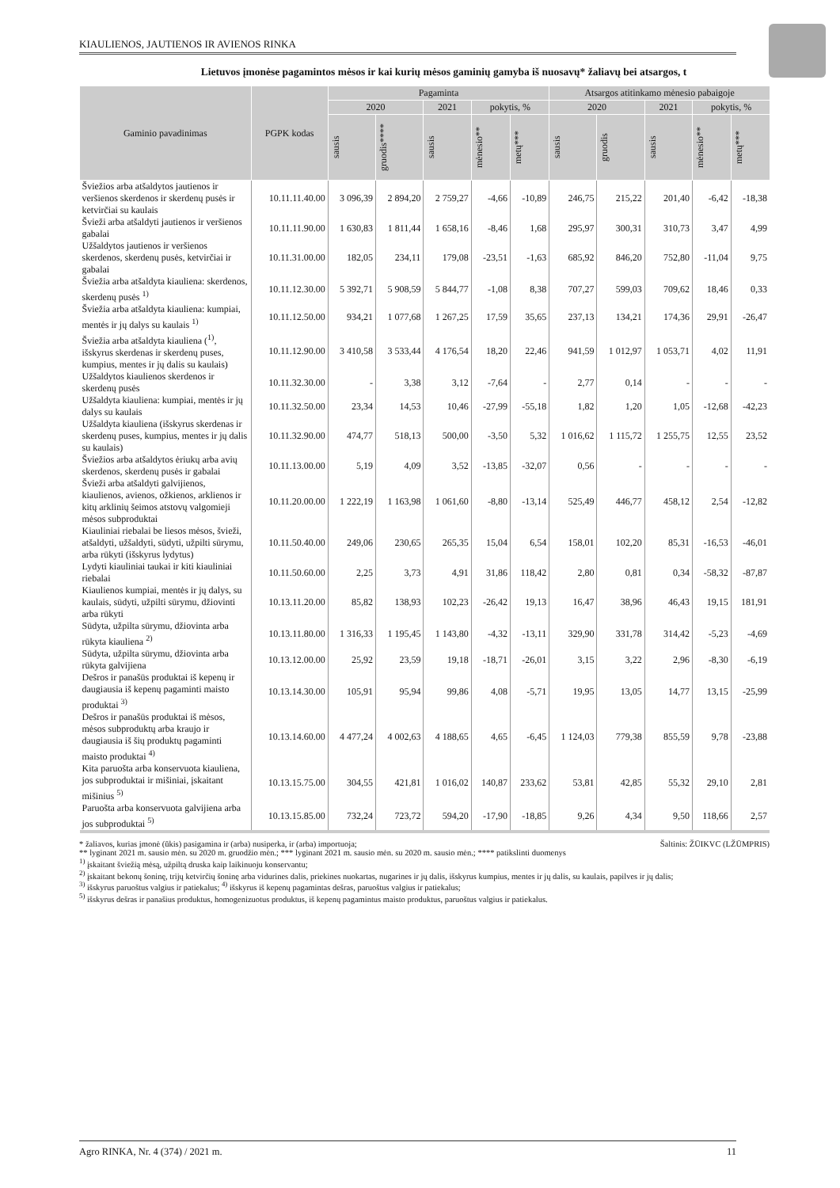KIAULIENOS, JAUTIENOS IR AVIENOS RINKA
Lietuvos įmonėse pagamintos mėsos ir kai kurių mėsos gaminių gamyba iš nuosavų* žaliavų bei atsargos, t
| Gaminio pavadinimas | PGPK kodas | Pagaminta | | | | | Atsargos atitinkamo mėnesio pabaigoje | | | | |
| --- | --- | --- | --- | --- | --- | --- | --- | --- | --- | --- | --- |
| | | 2020 | | 2021 | pokytis, % | | 2020 | | 2021 | pokytis, % | |
| | | sausis | gruodis**** | sausis | mėnesio** | metų*** | sausis | gruodis | sausis | mėnesio** | metų*** |
| Šviežios arba atšaldytos jautienos ir veršienos skerdenos ir skerdenų pusės ir ketvirčiai su kaulais | 10.11.11.40.00 | 3 096,39 | 2 894,20 | 2 759,27 | -4,66 | -10,89 | 246,75 | 215,22 | 201,40 | -6,42 | -18,38 |
| Švieži arba atšaldyti jautienos ir veršienos gabalai | 10.11.11.90.00 | 1 630,83 | 1 811,44 | 1 658,16 | -8,46 | 1,68 | 295,97 | 300,31 | 310,73 | 3,47 | 4,99 |
| Užšaldytos jautienos ir veršienos skerdenos, skerdenų pusės, ketvirčiai ir gabalai | 10.11.31.00.00 | 182,05 | 234,11 | 179,08 | -23,51 | -1,63 | 685,92 | 846,20 | 752,80 | -11,04 | 9,75 |
| Šviežia arba atšaldyta kiauliena: skerdenos, skerdenų pusės <sup>1)</sup> | 10.11.12.30.00 | 5 392,71 | 5 908,59 | 5 844,77 | -1,08 | 8,38 | 707,27 | 599,03 | 709,62 | 18,46 | 0,33 |
| Šviežia arba atšaldyta kiauliena: kumpiai, mentės ir jų dalys su kaulais <sup>1)</sup> | 10.11.12.50.00 | 934,21 | 1 077,68 | 1 267,25 | 17,59 | 35,65 | 237,13 | 134,21 | 174,36 | 29,91 | -26,47 |
| Šviežia arba atšaldyta kiauliena (<sup>1)</sup>, išskyrus skerdenas ir skerdenų puses, kumpius, mentes ir jų dalis su kaulais) | 10.11.12.90.00 | 3 410,58 | 3 533,44 | 4 176,54 | 18,20 | 22,46 | 941,59 | 1 012,97 | 1 053,71 | 4,02 | 11,91 |
| Užšaldytos kiaulienos skerdenos ir skerdenų pusės | 10.11.32.30.00 | - | 3,38 | 3,12 | -7,64 | - | 2,77 | 0,14 | - | - | - |
| Užšaldyta kiauliena: kumpiai, mentės ir jų dalys su kaulais | 10.11.32.50.00 | 23,34 | 14,53 | 10,46 | -27,99 | -55,18 | 1,82 | 1,20 | 1,05 | -12,68 | -42,23 |
| Užšaldyta kiauliena (išskyrus skerdenas ir skerdenų puses, kumpius, mentes ir jų dalis su kaulais) | 10.11.32.90.00 | 474,77 | 518,13 | 500,00 | -3,50 | 5,32 | 1 016,62 | 1 115,72 | 1 255,75 | 12,55 | 23,52 |
| Šviežios arba atšaldytos ėriukų arba avių skerdenos, skerdenų pusės ir gabalai | 10.11.13.00.00 | 5,19 | 4,09 | 3,52 | -13,85 | -32,07 | 0,56 | - | - | - | - |
| Švieži arba atšaldyti galvijienos, kiaulienos, avienos, ožkienos, arklienos ir kitų arklinių šeimos atstovų valgomieji mėsos subproduktai | 10.11.20.00.00 | 1 222,19 | 1 163,98 | 1 061,60 | -8,80 | -13,14 | 525,49 | 446,77 | 458,12 | 2,54 | -12,82 |
| Kiauliniai riebalai be liesos mėsos, švieži, atšaldyti, užšaldyti, sūdyti, užpilti sūrymu, arba rūkyti (išskyrus lydytus) | 10.11.50.40.00 | 249,06 | 230,65 | 265,35 | 15,04 | 6,54 | 158,01 | 102,20 | 85,31 | -16,53 | -46,01 |
| Lydyti kiauliniai taukai ir kiti kiauliniai riebalai | 10.11.50.60.00 | 2,25 | 3,73 | 4,91 | 31,86 | 118,42 | 2,80 | 0,81 | 0,34 | -58,32 | -87,87 |
| Kiaulienos kumpiai, mentės ir jų dalys, su kaulais, sūdyti, užpilti sūrymu, džiovinti arba rūkyti | 10.13.11.20.00 | 85,82 | 138,93 | 102,23 | -26,42 | 19,13 | 16,47 | 38,96 | 46,43 | 19,15 | 181,91 |
| Sūdyta, užpilta sūrymu, džiovinta arba rūkyta kiauliena <sup>2)</sup> | 10.13.11.80.00 | 1 316,33 | 1 195,45 | 1 143,80 | -4,32 | -13,11 | 329,90 | 331,78 | 314,42 | -5,23 | -4,69 |
| Sūdyta, užpilta sūrymu, džiovinta arba rūkyta galvijiena | 10.13.12.00.00 | 25,92 | 23,59 | 19,18 | -18,71 | -26,01 | 3,15 | 3,22 | 2,96 | -8,30 | -6,19 |
| Dešros ir panašūs produktai iš kepenų ir daugiausia iš kepenų pagaminti maisto produktai <sup>3)</sup> | 10.13.14.30.00 | 105,91 | 95,94 | 99,86 | 4,08 | -5,71 | 19,95 | 13,05 | 14,77 | 13,15 | -25,99 |
| Dešros ir panašūs produktai iš mėsos, mėsos subproduktų arba kraujo ir daugiausia iš šių produktų pagaminti maisto produktai <sup>4)</sup> | 10.13.14.60.00 | 4 477,24 | 4 002,63 | 4 188,65 | 4,65 | -6,45 | 1 124,03 | 779,38 | 855,59 | 9,78 | -23,88 |
| Kita paruošta arba konservuota kiauliena, jos subproduktai ir mišiniai, įskaitant mišinius <sup>5)</sup> | 10.13.15.75.00 | 304,55 | 421,81 | 1 016,02 | 140,87 | 233,62 | 53,81 | 42,85 | 55,32 | 29,10 | 2,81 |
| Paruošta arba konservuota galvijiena arba jos subproduktai <sup>5)</sup> | 10.13.15.85.00 | 732,24 | 723,72 | 594,20 | -17,90 | -18,85 | 9,26 | 4,34 | 9,50 | 118,66 | 2,57 |
* žaliavos, kurias įmonė (ūkis) pasigamina ir (arba) nusiperka, ir (arba) importuoja; Šaltinis: ŽŪIKVC (LŽŪMPRIS)
** lyginant 2021 m. sausio mėn. su 2020 m. gruodžio mėn.; *** lyginant 2021 m. sausio mėn. su 2020 m. sausio mėn.; **** patikslinti duomenys
<sup>1)</sup> įskaitant šviežią mėsą, užpiltą druska kaip laikinuoju konservantu;
<sup>2)</sup> įskaitant bekonų šoninę, trijų ketvirčių šoninę arba vidurines dalis, priekines nuokartas, nugarines ir jų dalis, išskyrus kumpius, mentes ir jų dalis, su kaulais, papilves ir jų dalis;
<sup>3)</sup> išskyrus paruoštus valgius ir patiekalus; <sup>4)</sup> išskyrus iš kepenų pagamintas dešras, paruoštus valgius ir patiekalus;
<sup>5)</sup> išskyrus dešras ir panašius produktus, homogenizuotus produktus, iš kepenų pagamintus maisto produktus, paruoštus valgius ir patiekalus.
Agro RINKA, Nr. 4 (374) / 2021 m. 11